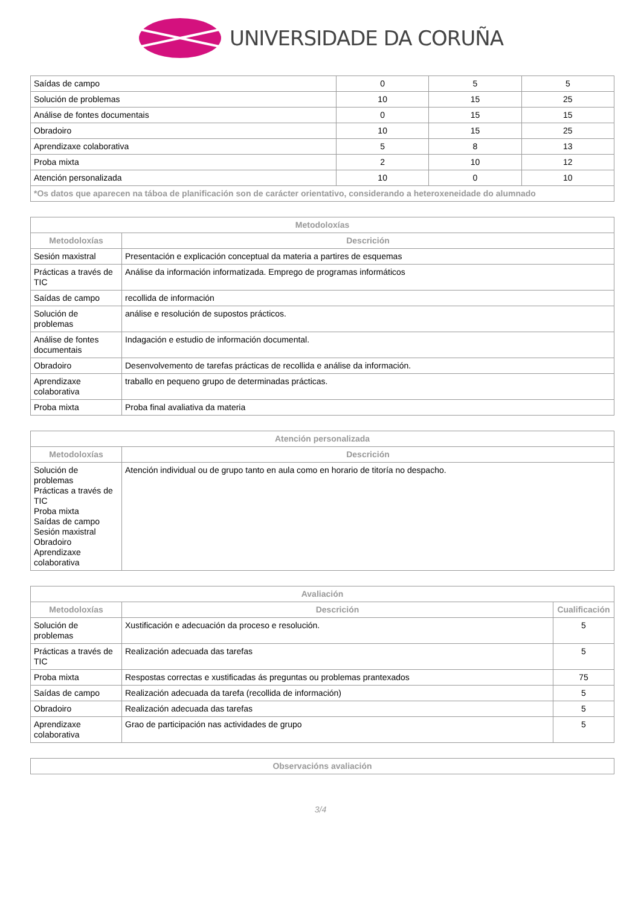UNIVERSIDADE DA CORUÑA
| Saídas de campo | 0 | 5 | 5 |
| Solución de problemas | 10 | 15 | 25 |
| Análise de fontes documentais | 0 | 15 | 15 |
| Obradoiro | 10 | 15 | 25 |
| Aprendizaxe colaborativa | 5 | 8 | 13 |
| Proba mixta | 2 | 10 | 12 |
| Atención personalizada | 10 | 0 | 10 |
| *Os datos que aparecen na táboa de planificación son de carácter orientativo, considerando a heteroxeneidade do alumnado | | | |
| Metodoloxías | |
| --- | --- |
| Metodoloxías | Descrición |
| Sesión maxistral | Presentación e explicación conceptual da materia a partires de esquemas |
| Prácticas a través de TIC | Análise da información informatizada. Emprego de programas informáticos |
| Saídas de campo | recollida de información |
| Solución de problemas | análise e resolución de supostos prácticos. |
| Análise de fontes documentais | Indagación e estudio de información documental. |
| Obradoiro | Desenvolvemento de tarefas prácticas de recollida e análise da información. |
| Aprendizaxe colaborativa | traballo en pequeno grupo de determinadas prácticas. |
| Proba mixta | Proba final avaliativa da materia |
| Atención personalizada | |
| --- | --- |
| Metodoloxías | Descrición |
| Solución de problemas Prácticas a través de TIC Proba mixta Saídas de campo Sesión maxistral Obradoiro Aprendizaxe colaborativa | Atención individual ou de grupo tanto en aula como en horario de titoría no despacho. |
| Avaliación | | |
| --- | --- | --- |
| Metodoloxías | Descrición | Cualificación |
| Solución de problemas | Xustificación e adecuación da proceso e resolución. | 5 |
| Prácticas a través de TIC | Realización adecuada das tarefas | 5 |
| Proba mixta | Respostas correctas e xustificadas ás preguntas ou problemas prantexados | 75 |
| Saídas de campo | Realización adecuada da tarefa (recollida de información) | 5 |
| Obradoiro | Realización adecuada das tarefas | 5 |
| Aprendizaxe colaborativa | Grao de participación nas actividades de grupo | 5 |
| Observacións avaliación |
| --- |
3/4